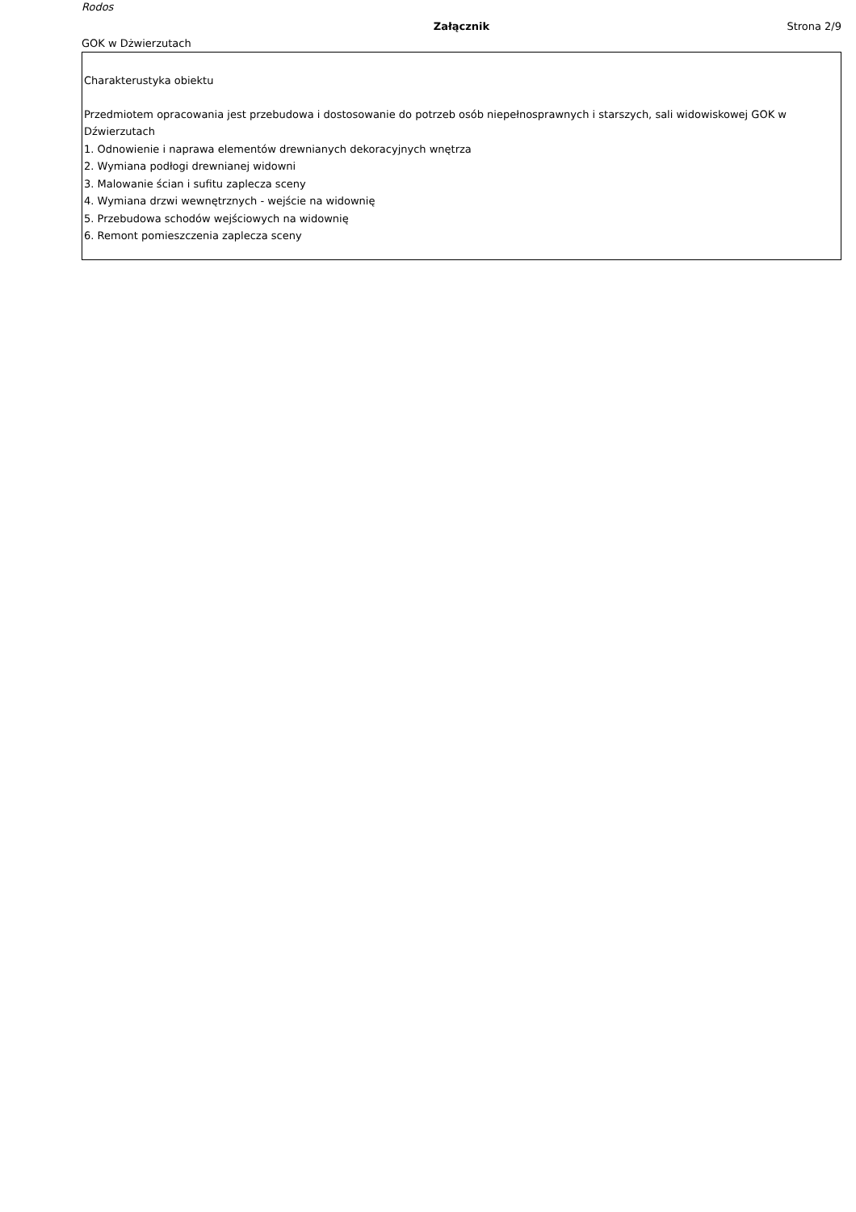Rodos
Załącznik Strona 2/9
GOK w Dżwierzutach
Charakterustyka obiektu
Przedmiotem opracowania jest przebudowa i dostosowanie do potrzeb osób niepełnosprawnych i starszych, sali widowiskowej GOK w Dźwierzutach
1. Odnowienie i naprawa elementów drewnianych dekoracyjnych wnętrza
2. Wymiana podłogi drewnianej widowni
3. Malowanie ścian i sufitu zaplecza sceny
4. Wymiana drzwi wewnętrznych - wejście na widownię
5. Przebudowa schodów wejściowych na widownię
6. Remont pomieszczenia zaplecza sceny